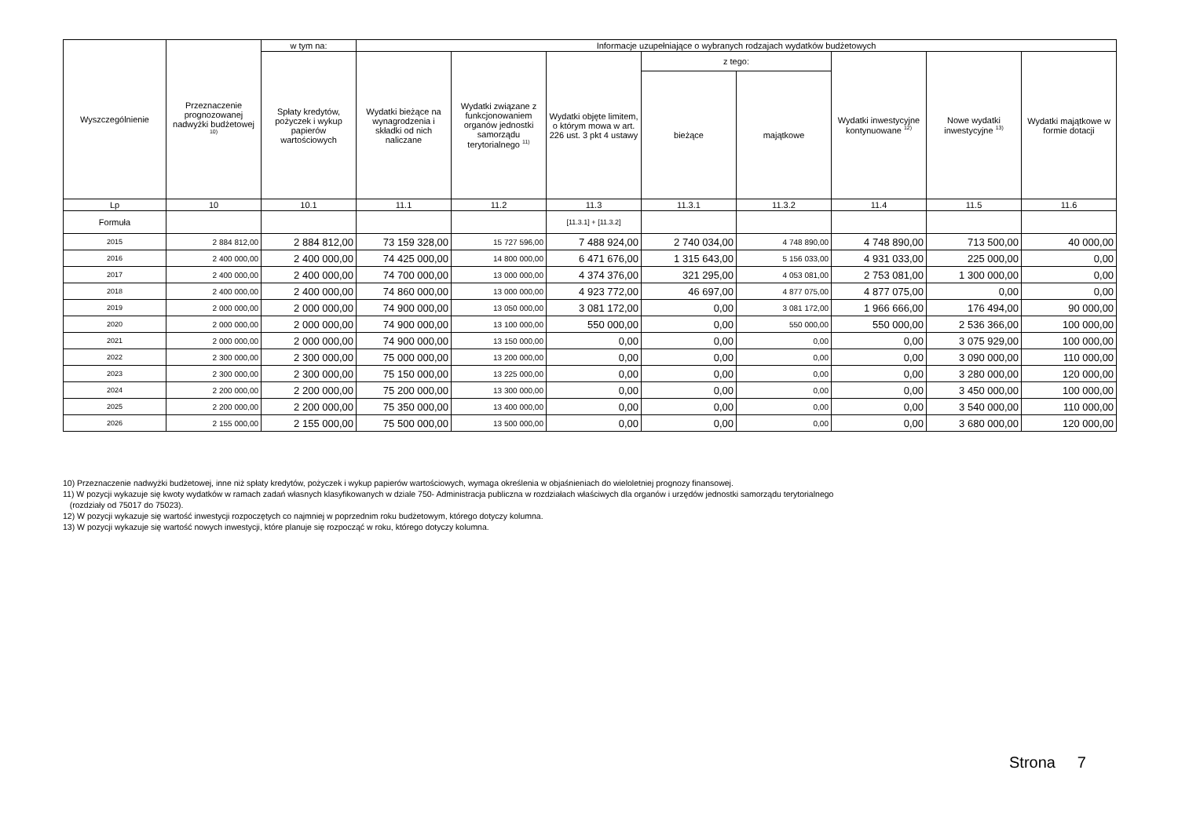| Wyszczególnienie | Przeznaczenie prognozowanej nadwyżki budżetowej <sup>10)</sup> | w tym na: | Informacje uzupełniające o wybranych rodzajach wydatków budżetowych | | | | | | | |
| --- | --- | --- | --- | --- | --- | --- | --- | --- | --- | --- |
| | | Spłaty kredytów, pożyczek i wykup papierów wartościowych | Wydatki bieżące na wynagrodzenia i składki od nich naliczane | Wydatki związane z funkcjonowaniem organów jednostki samorządu terytorialnego <sup>11)</sup> | Wydatki objęte limitem, o którym mowa w art. 226 ust. 3 pkt 4 ustawy | z tego: | | Wydatki inwestycyjne kontynuowane <sup>12)</sup> | Nowe wydatki inwestycyjne <sup>13)</sup> | Wydatki majątkowe w formie dotacji |
| | | | | | | bieżące | majątkowe | | | |
| Lp | 10 | 10.1 | 11.1 | 11.2 | 11.3 | 11.3.1 | 11.3.2 | 11.4 | 11.5 | 11.6 |
| Formuła | | | | | [11.3.1] + [11.3.2] | | | | | |
| 2015 | 2 884 812,00 | 2 884 812,00 | 73 159 328,00 | 15 727 596,00 | 7 488 924,00 | 2 740 034,00 | 4 748 890,00 | 4 748 890,00 | 713 500,00 | 40 000,00 |
| 2016 | 2 400 000,00 | 2 400 000,00 | 74 425 000,00 | 14 800 000,00 | 6 471 676,00 | 1 315 643,00 | 5 156 033,00 | 4 931 033,00 | 225 000,00 | 0,00 |
| 2017 | 2 400 000,00 | 2 400 000,00 | 74 700 000,00 | 13 000 000,00 | 4 374 376,00 | 321 295,00 | 4 053 081,00 | 2 753 081,00 | 1 300 000,00 | 0,00 |
| 2018 | 2 400 000,00 | 2 400 000,00 | 74 860 000,00 | 13 000 000,00 | 4 923 772,00 | 46 697,00 | 4 877 075,00 | 4 877 075,00 | 0,00 | 0,00 |
| 2019 | 2 000 000,00 | 2 000 000,00 | 74 900 000,00 | 13 050 000,00 | 3 081 172,00 | 0,00 | 3 081 172,00 | 1 966 666,00 | 176 494,00 | 90 000,00 |
| 2020 | 2 000 000,00 | 2 000 000,00 | 74 900 000,00 | 13 100 000,00 | 550 000,00 | 0,00 | 550 000,00 | 550 000,00 | 2 536 366,00 | 100 000,00 |
| 2021 | 2 000 000,00 | 2 000 000,00 | 74 900 000,00 | 13 150 000,00 | 0,00 | 0,00 | 0,00 | 0,00 | 3 075 929,00 | 100 000,00 |
| 2022 | 2 300 000,00 | 2 300 000,00 | 75 000 000,00 | 13 200 000,00 | 0,00 | 0,00 | 0,00 | 0,00 | 3 090 000,00 | 110 000,00 |
| 2023 | 2 300 000,00 | 2 300 000,00 | 75 150 000,00 | 13 225 000,00 | 0,00 | 0,00 | 0,00 | 0,00 | 3 280 000,00 | 120 000,00 |
| 2024 | 2 200 000,00 | 2 200 000,00 | 75 200 000,00 | 13 300 000,00 | 0,00 | 0,00 | 0,00 | 0,00 | 3 450 000,00 | 100 000,00 |
| 2025 | 2 200 000,00 | 2 200 000,00 | 75 350 000,00 | 13 400 000,00 | 0,00 | 0,00 | 0,00 | 0,00 | 3 540 000,00 | 110 000,00 |
| 2026 | 2 155 000,00 | 2 155 000,00 | 75 500 000,00 | 13 500 000,00 | 0,00 | 0,00 | 0,00 | 0,00 | 3 680 000,00 | 120 000,00 |
10) Przeznaczenie nadwyżki budżetowej, inne niż spłaty kredytów, pożyczek i wykup papierów wartościowych, wymaga określenia w objaśnieniach do wieloletniej prognozy finansowej.
11) W pozycji wykazuje się kwoty wydatków w ramach zadań własnych klasyfikowanych w dziale 750- Administracja publiczna w rozdziałach właściwych dla organów i urzędów jednostki samorządu terytorialnego
(rozdziały od 75017 do 75023).
12) W pozycji wykazuje się wartość inwestycji rozpoczętych co najmniej w poprzednim roku budżetowym, którego dotyczy kolumna.
13) W pozycji wykazuje się wartość nowych inwestycji, które planuje się rozpocząć w roku, którego dotyczy kolumna.
Strona 7